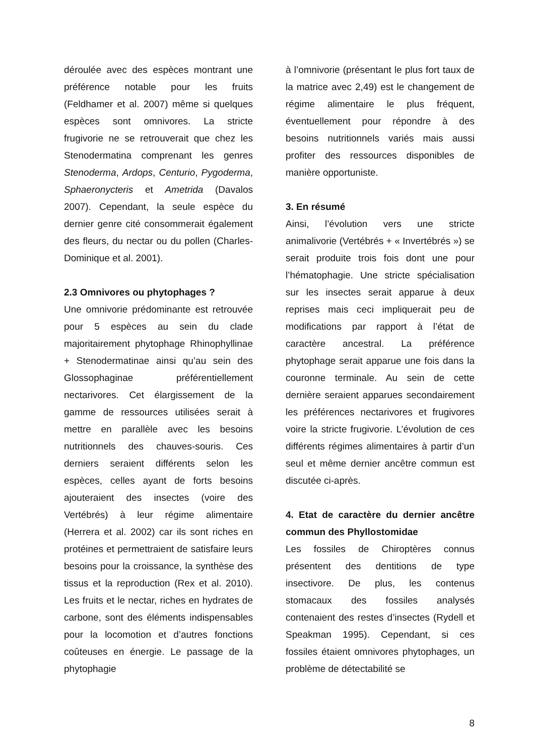déroulée avec des espèces montrant une préférence notable pour les fruits (Feldhamer et al. 2007) même si quelques espèces sont omnivores. La stricte frugivorie ne se retrouverait que chez les Stenodermatina comprenant les genres Stenoderma, Ardops, Centurio, Pygoderma, Sphaeronycteris et Ametrida (Davalos 2007). Cependant, la seule espèce du dernier genre cité consommerait également des fleurs, du nectar ou du pollen (Charles-Dominique et al. 2001).
2.3 Omnivores ou phytophages ?
Une omnivorie prédominante est retrouvée pour 5 espèces au sein du clade majoritairement phytophage Rhinophyllinae + Stenodermatinae ainsi qu’au sein des Glossophaginae préférentiellement nectarivores. Cet élargissement de la gamme de ressources utilisées serait à mettre en parallèle avec les besoins nutritionnels des chauves-souris. Ces derniers seraient différents selon les espèces, celles ayant de forts besoins ajouteraient des insectes (voire des Vertébrés) à leur régime alimentaire (Herrera et al. 2002) car ils sont riches en protéines et permettraient de satisfaire leurs besoins pour la croissance, la synthèse des tissus et la reproduction (Rex et al. 2010). Les fruits et le nectar, riches en hydrates de carbone, sont des éléments indispensables pour la locomotion et d’autres fonctions coûteuses en énergie. Le passage de la phytophagie
à l’omnivorie (présentant le plus fort taux de la matrice avec 2,49) est le changement de régime alimentaire le plus fréquent, éventuellement pour répondre à des besoins nutritionnels variés mais aussi profiter des ressources disponibles de manière opportuniste.
3. En résumé
Ainsi, l’évolution vers une stricte animalivorie (Vertébrés + « Invertébrés ») se serait produite trois fois dont une pour l’hématophagie. Une stricte spécialisation sur les insectes serait apparue à deux reprises mais ceci impliquerait peu de modifications par rapport à l’état de caractère ancestral. La préférence phytophage serait apparue une fois dans la couronne terminale. Au sein de cette dernière seraient apparues secondairement les préférences nectarivores et frugivores voire la stricte frugivorie. L’évolution de ces différents régimes alimentaires à partir d’un seul et même dernier ancêtre commun est discutée ci-après.
4. Etat de caractère du dernier ancêtre commun des Phyllostomidae
Les fossiles de Chiroptères connus présentent des dentitions de type insectivore. De plus, les contenus stomacaux des fossiles analysés contenaient des restes d’insectes (Rydell et Speakman 1995). Cependant, si ces fossiles étaient omnivores phytophages, un problème de détectabilité se
8